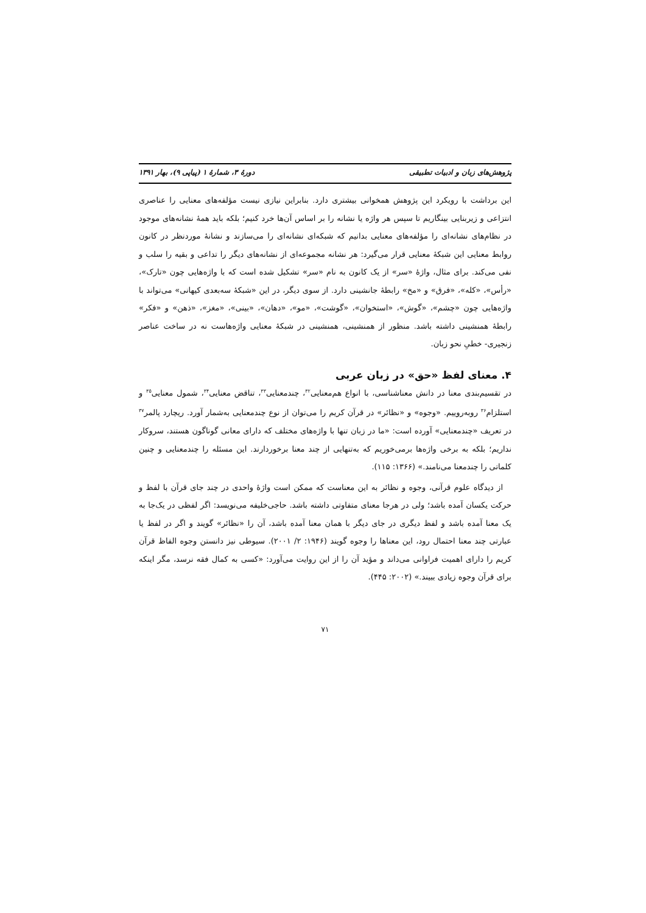پژوهش‌های زبان و ادبیات تطبیقی دورهٔ ۳، شمارهٔ ۱ (پیاپی ۹)، بهار ۱۳۹۱
این برداشت با رویکرد این پژوهش همخوانی بیشتری دارد. بنابراین نیازی نیست مؤلفه‌های معنایی را عناصری انتزاعی و زیربنایی بینگاریم تا سپس هر واژه یا نشانه را بر اساس آن‌ها خرد کنیم؛ بلکه باید همهٔ نشانه‌های موجود در نظام‌های نشانه‌ای را مؤلفه‌های معنایی بدانیم که شبکه‌ای نشانه‌ای را می‌سازند و نشانهٔ موردنظر در کانون روابط معنایی این شبکهٔ معنایی قرار می‌گیرد: هر نشانه مجموعه‌ای از نشانه‌های دیگر را تداعی و بقیه را سلب و نفی می‌کند. برای مثال، واژهٔ «سر» از یک کانون به نام «سر» تشکیل شده است که با واژه‌هایی چون «تارک»، «رأس»، «کله»، «فرق» و «مخ» رابطهٔ جانشینی دارد. از سوی دیگر، در این «شبکهٔ سه‌بعدی کیهانی» می‌تواند با واژه‌هایی چون «چشم»، «گوش»، «استخوان»، «گوشت»، «مو»، «دهان»، «بینی»، «مغز»، «ذهن» و «فکر» رابطهٔ همنشینی داشته باشد. منظور از همنشینی، همنشینی در شبکهٔ معنایی واژه‌هاست نه در ساخت عناصر زنجیری- خطیِ نحو زبان.
۴. معنای لفظ «حق» در زبان عربی
در تقسیم‌بندی معنا در دانش معناشناسی، با انواع هم‌معنایی<sup>۳۲</sup>، چندمعنایی<sup>۳۳</sup>، تناقض معنایی<sup>۳۴</sup>، شمول معنایی<sup>۳۵</sup> و استلزام<sup>۳۶</sup> روبه‌روییم. «وجوه» و «نظائر» در قرآن کریم را می‌توان از نوع چندمعنایی به‌شمار آورد. ریچارد پالمر<sup>۳۷</sup> در تعریف «چندمعنایی» آورده است: «ما در زبان تنها با واژه‌های مختلف که دارای معانی گوناگون هستند، سروکار نداریم؛ بلکه به برخی واژه‌ها برمی‌خوریم که به‌تنهایی از چند معنا برخوردارند. این مسئله را چندمعنایی و چنین کلماتی را چندمعنا می‌نامند.» (۱۳۶۶: ۱۱۵).
از دیدگاه علوم قرآنی، وجوه و نظائر به این معناست که ممکن است واژهٔ واحدی در چند جای قرآن با لفظ و حرکت یکسان آمده باشد؛ ولی در هرجا معنای متفاوتی داشته باشد. حاجی‌خلیفه می‌نویسد: اگر لفظی در یک‌جا به یک معنا آمده باشد و لفظ دیگری در جای دیگر با همان معنا آمده باشد، آن را «نظائر» گویند و اگر در لفظ یا عبارتی چند معنا احتمال رود، این معناها را وجوه گویند (۱۹۴۶: ۲/ ۲۰۰۱). سیوطی نیز دانستن وجوه الفاظ قرآن کریم را دارای اهمیت فراوانی می‌داند و مؤید آن را از این روایت می‌آورد: «کسی به کمال فقه نرسد، مگر اینکه برای قرآن وجوه زیادی ببیند.» (۲۰۰۲: ۴۴۵).
۷۱